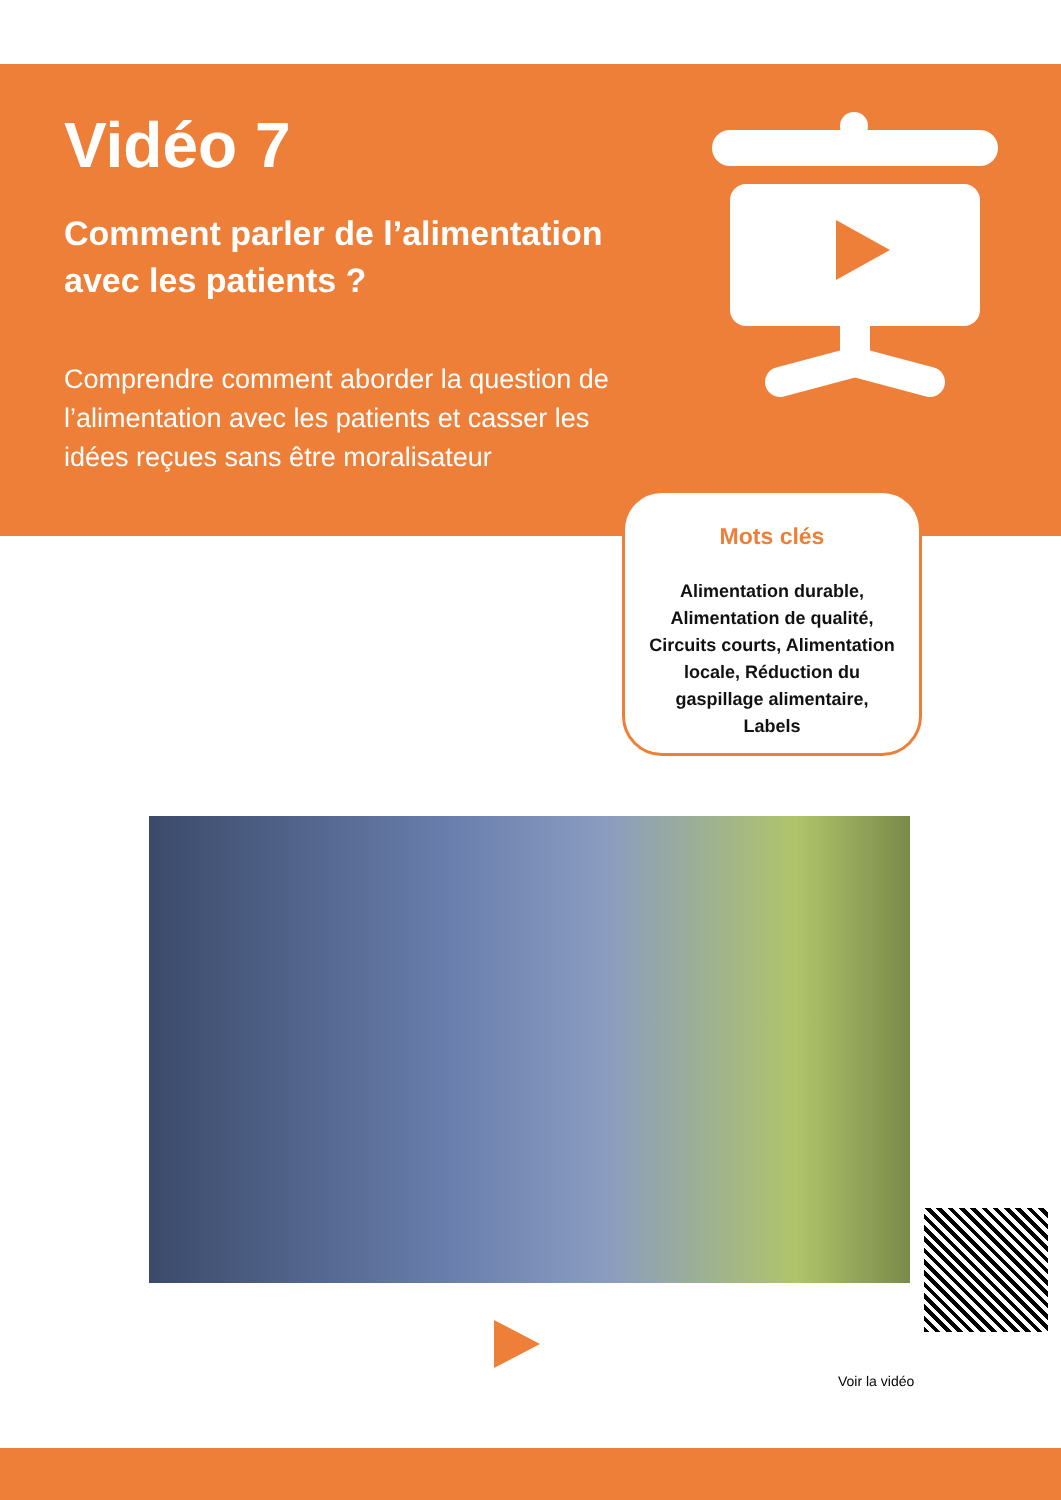Vidéo 7
Comment parler de l’alimentation avec les patients ?
Comprendre comment aborder la question de l’alimentation avec les patients et casser les idées reçues sans être moralisateur
Mots clés
Alimentation durable,
Alimentation de qualité,
Circuits courts, Alimentation
locale, Réduction du
gaspillage alimentaire,
Labels
Voir la vidéo